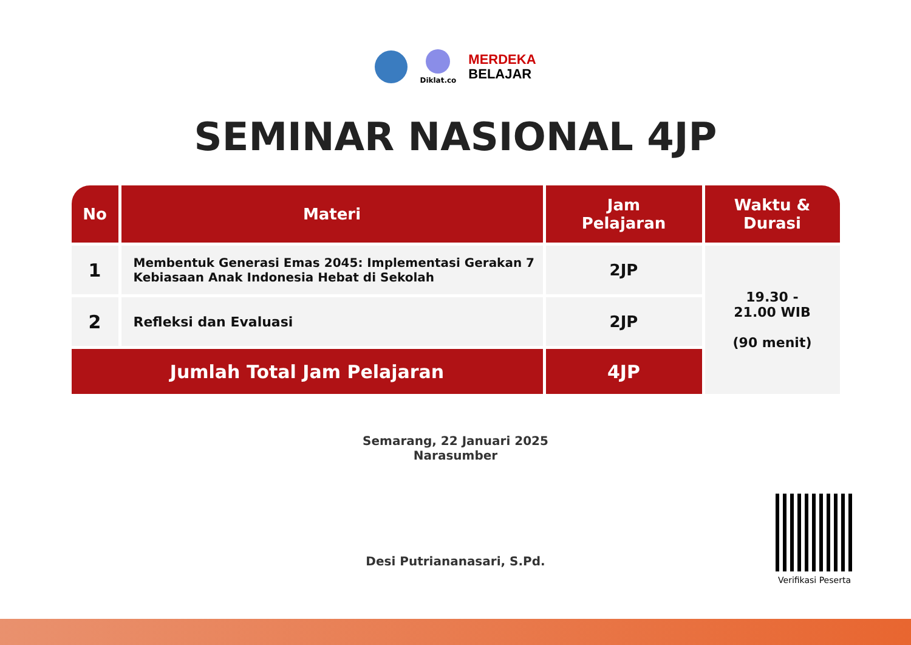Diklat.co
MERDEKA
BELAJAR
SEMINAR NASIONAL 4JP
| No | Materi | Jam Pelajaran | Waktu & Durasi |
| --- | --- | --- | --- |
| 1 | Membentuk Generasi Emas 2045: Implementasi Gerakan 7 Kebiasaan Anak Indonesia Hebat di Sekolah | 2JP | 19.30 - 21.00 WIB (90 menit) |
| 2 | Refleksi dan Evaluasi | 2JP | |
| Jumlah Total Jam Pelajaran | | 4JP | |
Semarang, 22 Januari 2025
Narasumber
Desi Putriananasari, S.Pd.
Verifikasi Peserta